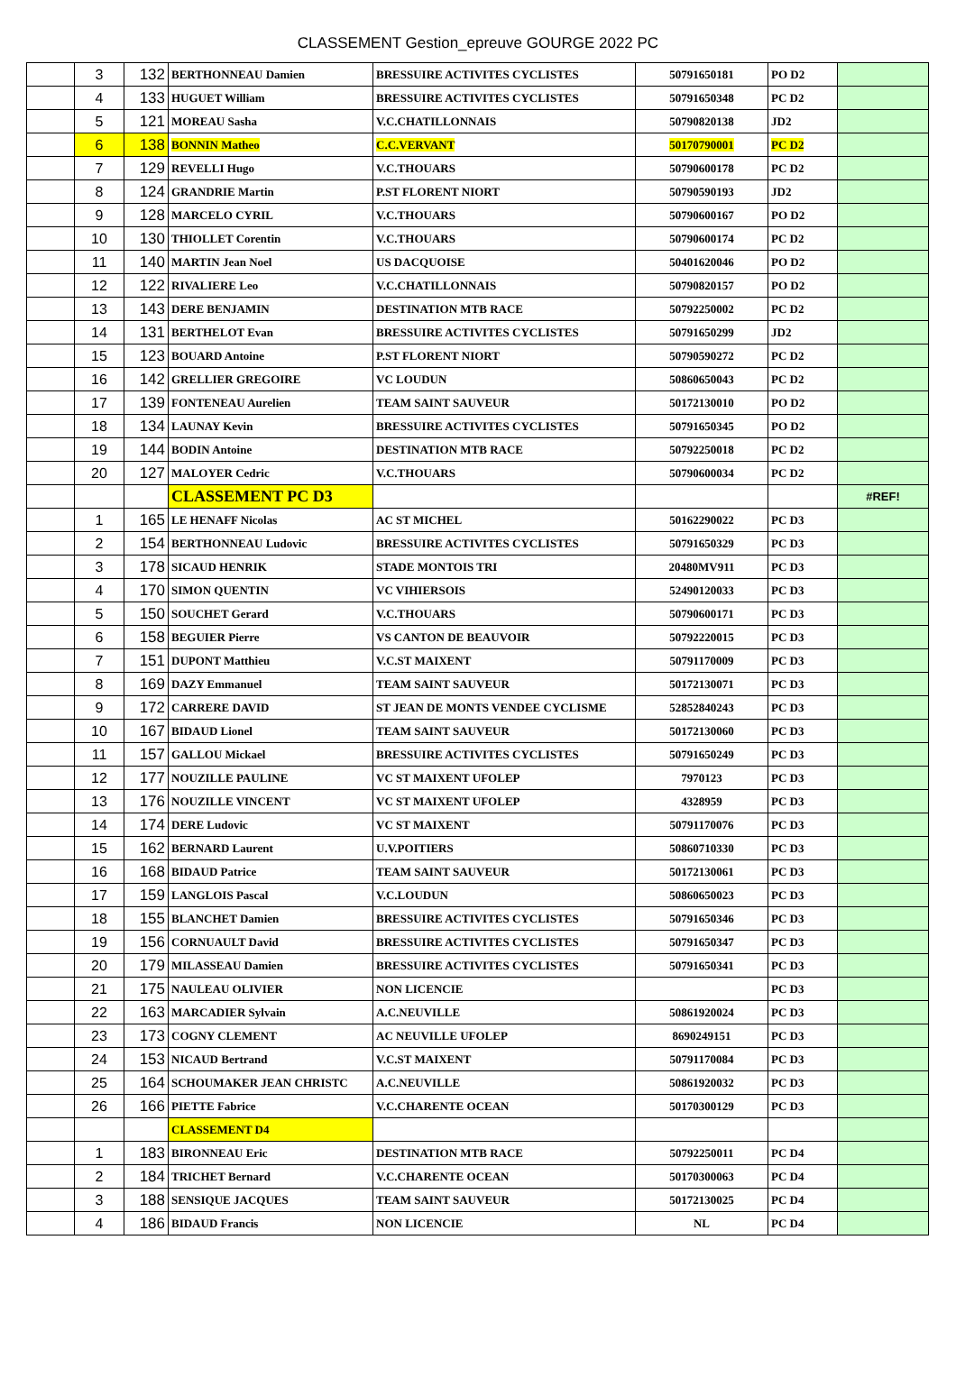CLASSEMENT Gestion_epreuve GOURGE 2022 PC
| | 3 | 132 | BERTHONNEAU Damien | BRESSUIRE ACTIVITES CYCLISTES | 50791650181 | PO D2 | |
| | 4 | 133 | HUGUET William | BRESSUIRE ACTIVITES CYCLISTES | 50791650348 | PC D2 | |
| | 5 | 121 | MOREAU Sasha | V.C.CHATILLONNAIS | 50790820138 | JD2 | |
| | 6 | 138 | BONNIN Matheo | C.C.VERVANT | 50170790001 | PC D2 | |
| | 7 | 129 | REVELLI Hugo | V.C.THOUARS | 50790600178 | PC D2 | |
| | 8 | 124 | GRANDRIE Martin | P.ST FLORENT NIORT | 50790590193 | JD2 | |
| | 9 | 128 | MARCELO CYRIL | V.C.THOUARS | 50790600167 | PO D2 | |
| | 10 | 130 | THIOLLET Corentin | V.C.THOUARS | 50790600174 | PC D2 | |
| | 11 | 140 | MARTIN Jean Noel | US DACQUOISE | 50401620046 | PO D2 | |
| | 12 | 122 | RIVALIERE Leo | V.C.CHATILLONNAIS | 50790820157 | PO D2 | |
| | 13 | 143 | DERE BENJAMIN | DESTINATION MTB RACE | 50792250002 | PC D2 | |
| | 14 | 131 | BERTHELOT Evan | BRESSUIRE ACTIVITES CYCLISTES | 50791650299 | JD2 | |
| | 15 | 123 | BOUARD Antoine | P.ST FLORENT NIORT | 50790590272 | PC D2 | |
| | 16 | 142 | GRELLIER GREGOIRE | VC LOUDUN | 50860650043 | PC D2 | |
| | 17 | 139 | FONTENEAU Aurelien | TEAM SAINT SAUVEUR | 50172130010 | PO D2 | |
| | 18 | 134 | LAUNAY Kevin | BRESSUIRE ACTIVITES CYCLISTES | 50791650345 | PO D2 | |
| | 19 | 144 | BODIN Antoine | DESTINATION MTB RACE | 50792250018 | PC D2 | |
| | 20 | 127 | MALOYER Cedric | V.C.THOUARS | 50790600034 | PC D2 | |
| | | | CLASSEMENT PC D3 | | | | #REF! |
| | 1 | 165 | LE HENAFF Nicolas | AC ST MICHEL | 50162290022 | PC D3 | |
| | 2 | 154 | BERTHONNEAU Ludovic | BRESSUIRE ACTIVITES CYCLISTES | 50791650329 | PC D3 | |
| | 3 | 178 | SICAUD HENRIK | STADE MONTOIS TRI | 20480MV911 | PC D3 | |
| | 4 | 170 | SIMON QUENTIN | VC VIHIERSOIS | 52490120033 | PC D3 | |
| | 5 | 150 | SOUCHET Gerard | V.C.THOUARS | 50790600171 | PC D3 | |
| | 6 | 158 | BEGUIER Pierre | VS CANTON DE BEAUVOIR | 50792220015 | PC D3 | |
| | 7 | 151 | DUPONT Matthieu | V.C.ST MAIXENT | 50791170009 | PC D3 | |
| | 8 | 169 | DAZY Emmanuel | TEAM SAINT SAUVEUR | 50172130071 | PC D3 | |
| | 9 | 172 | CARRERE DAVID | ST JEAN DE MONTS VENDEE CYCLISME | 52852840243 | PC D3 | |
| | 10 | 167 | BIDAUD Lionel | TEAM SAINT SAUVEUR | 50172130060 | PC D3 | |
| | 11 | 157 | GALLOU Mickael | BRESSUIRE ACTIVITES CYCLISTES | 50791650249 | PC D3 | |
| | 12 | 177 | NOUZILLE PAULINE | VC ST MAIXENT UFOLEP | 7970123 | PC D3 | |
| | 13 | 176 | NOUZILLE VINCENT | VC ST MAIXENT UFOLEP | 4328959 | PC D3 | |
| | 14 | 174 | DERE Ludovic | VC ST MAIXENT | 50791170076 | PC D3 | |
| | 15 | 162 | BERNARD Laurent | U.V.POITIERS | 50860710330 | PC D3 | |
| | 16 | 168 | BIDAUD Patrice | TEAM SAINT SAUVEUR | 50172130061 | PC D3 | |
| | 17 | 159 | LANGLOIS Pascal | V.C.LOUDUN | 50860650023 | PC D3 | |
| | 18 | 155 | BLANCHET Damien | BRESSUIRE ACTIVITES CYCLISTES | 50791650346 | PC D3 | |
| | 19 | 156 | CORNUAULT David | BRESSUIRE ACTIVITES CYCLISTES | 50791650347 | PC D3 | |
| | 20 | 179 | MILASSEAU Damien | BRESSUIRE ACTIVITES CYCLISTES | 50791650341 | PC D3 | |
| | 21 | 175 | NAULEAU OLIVIER | NON LICENCIE | | PC D3 | |
| | 22 | 163 | MARCADIER Sylvain | A.C.NEUVILLE | 50861920024 | PC D3 | |
| | 23 | 173 | COGNY CLEMENT | AC NEUVILLE UFOLEP | 8690249151 | PC D3 | |
| | 24 | 153 | NICAUD Bertrand | V.C.ST MAIXENT | 50791170084 | PC D3 | |
| | 25 | 164 | SCHOUMAKER JEAN CHRISTC | A.C.NEUVILLE | 50861920032 | PC D3 | |
| | 26 | 166 | PIETTE Fabrice | V.C.CHARENTE OCEAN | 50170300129 | PC D3 | |
| | | | CLASSEMENT D4 | | | | |
| | 1 | 183 | BIRONNEAU Eric | DESTINATION MTB RACE | 50792250011 | PC D4 | |
| | 2 | 184 | TRICHET Bernard | V.C.CHARENTE OCEAN | 50170300063 | PC D4 | |
| | 3 | 188 | SENSIQUE JACQUES | TEAM SAINT SAUVEUR | 50172130025 | PC D4 | |
| | 4 | 186 | BIDAUD Francis | NON LICENCIE | NL | PC D4 | |